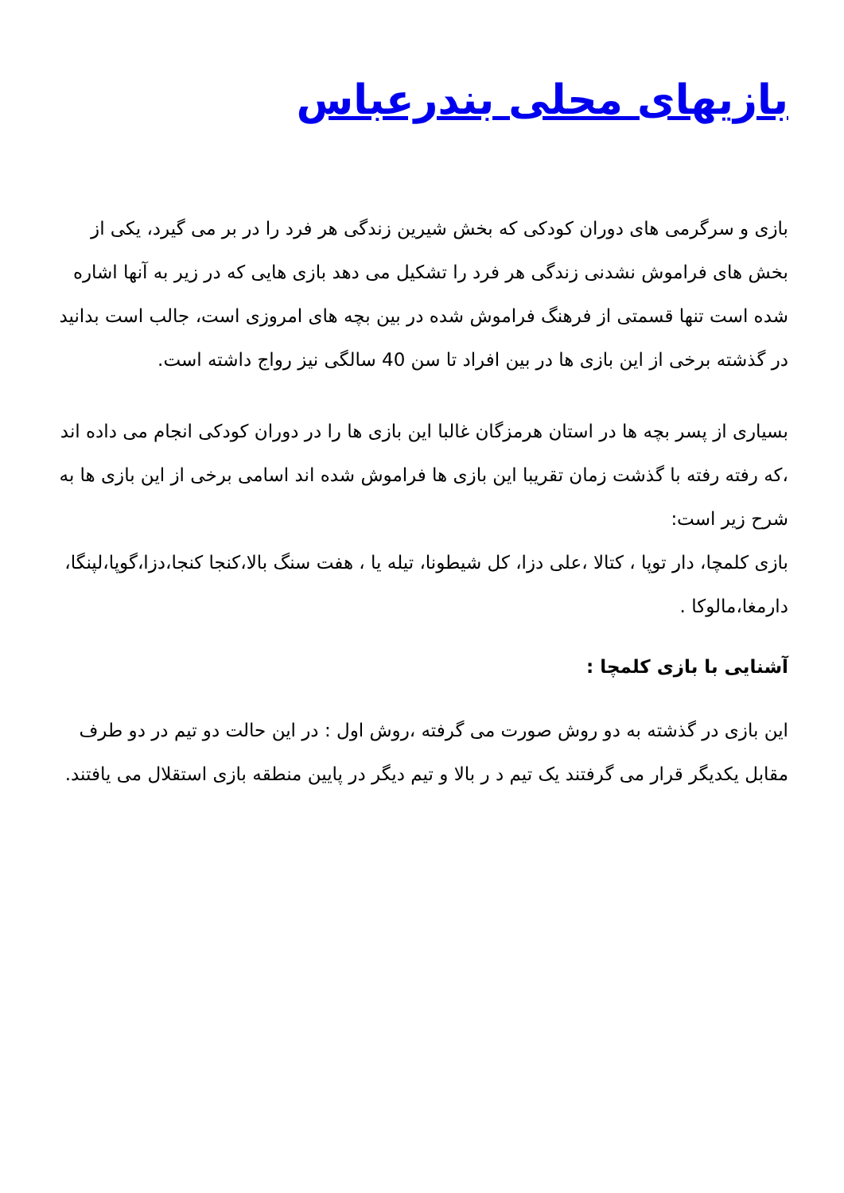بازیهای محلی بندرعباس
بازی و سرگرمی های دوران کودکی که بخش شیرین زندگی هر فرد را در بر می گیرد، یکی از بخش های فراموش نشدنی زندگی هر فرد را تشکیل می دهد بازی هایی که در زیر به آنها اشاره شده است تنها قسمتی از فرهنگ فراموش شده در بین بچه های امروزی است، جالب است بدانید در گذشته برخی از این بازی ها در بین افراد تا سن 40 سالگی نیز رواج داشته است.
بسیاری از پسر بچه ها در استان هرمزگان غالبا این بازی ها را در دوران کودکی انجام می داده اند ،که رفته رفته با گذشت زمان تقریبا این بازی ها فراموش شده اند اسامی برخی از این بازی ها به شرح زیر است:
بازی کلمچا، دار توپا ، کتالا ،علی دزا، کل شیطونا، تیله یا ، هفت سنگ بالا،کنجا کنجا،دزا،گوپا،لپنگا، دارمغا،مالوکا .
آشنایی با بازی کلمچا :
این بازی در گذشته به دو روش صورت می گرفته ،روش اول : در این حالت دو تیم در دو طرف مقابل یکدیگر قرار می گرفتند یک تیم د ر بالا و تیم دیگر در پایین منطقه بازی استقلال می یافتند.